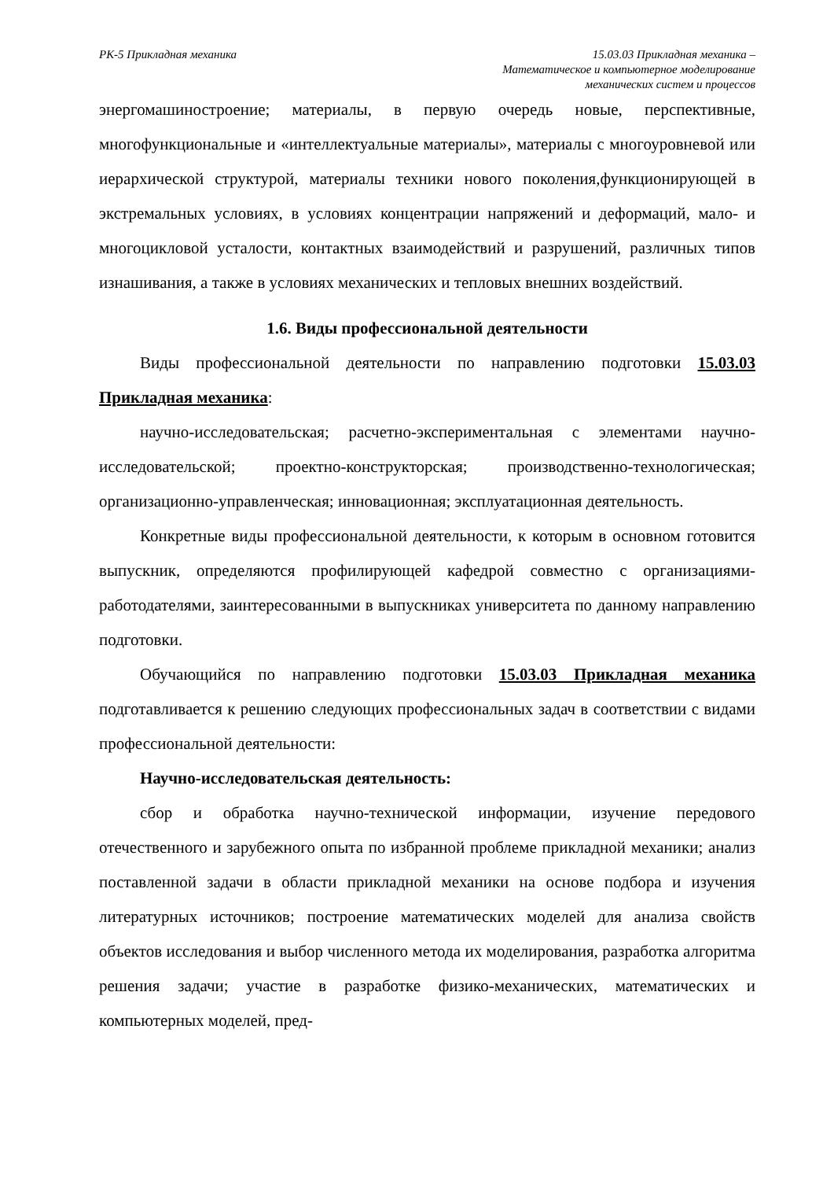РК-5 Прикладная механика 15.03.03 Прикладная механика –
Математическое и компьютерное моделирование
механических систем и процессов
энергомашиностроение; материалы, в первую очередь новые, перспективные, многофункциональные и «интеллектуальные материалы», материалы с многоуровневой или иерархической структурой, материалы техники нового поколения,функционирующей в экстремальных условиях, в условиях концентрации напряжений и деформаций, мало- и многоцикловой усталости, контактных взаимодействий и разрушений, различных типов изнашивания, а также в условиях механических и тепловых внешних воздействий.
1.6. Виды профессиональной деятельности
Виды профессиональной деятельности по направлению подготовки 15.03.03 Прикладная механика:
научно-исследовательская; расчетно-экспериментальная с элементами научно-исследовательской; проектно-конструкторская; производственно-технологическая; организационно-управленческая; инновационная; эксплуатационная деятельность.
Конкретные виды профессиональной деятельности, к которым в основном готовится выпускник, определяются профилирующей кафедрой совместно с организациями-работодателями, заинтересованными в выпускниках университета по данному направлению подготовки.
Обучающийся по направлению подготовки 15.03.03 Прикладная механика подготавливается к решению следующих профессиональных задач в соответствии с видами профессиональной деятельности:
Научно-исследовательская деятельность:
сбор и обработка научно-технической информации, изучение передового отечественного и зарубежного опыта по избранной проблеме прикладной механики; анализ поставленной задачи в области прикладной механики на основе подбора и изучения литературных источников; построение математических моделей для анализа свойств объектов исследования и выбор численного метода их моделирования, разработка алгоритма решения задачи; участие в разработке физико-механических, математических и компьютерных моделей, пред-